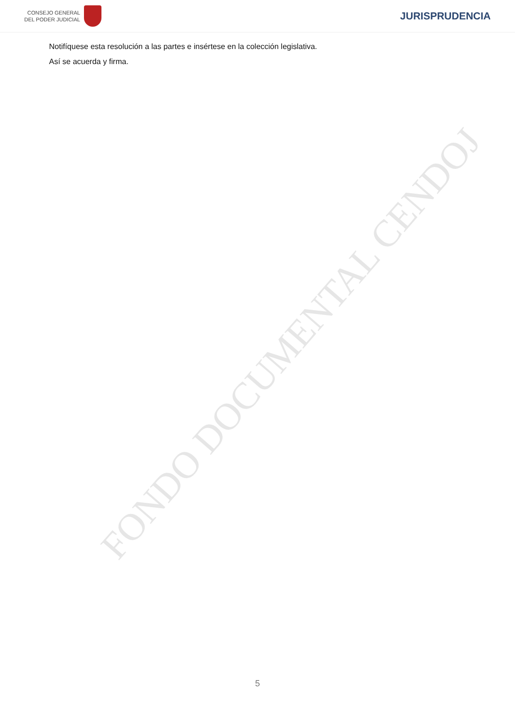CONSEJO GENERAL
DEL PODER JUDICIAL
JURISPRUDENCIA
Notifíquese esta resolución a las partes e insértese en la colección legislativa.
Así se acuerda y firma.
FONDO DOCUMENTAL CENDOJ
5